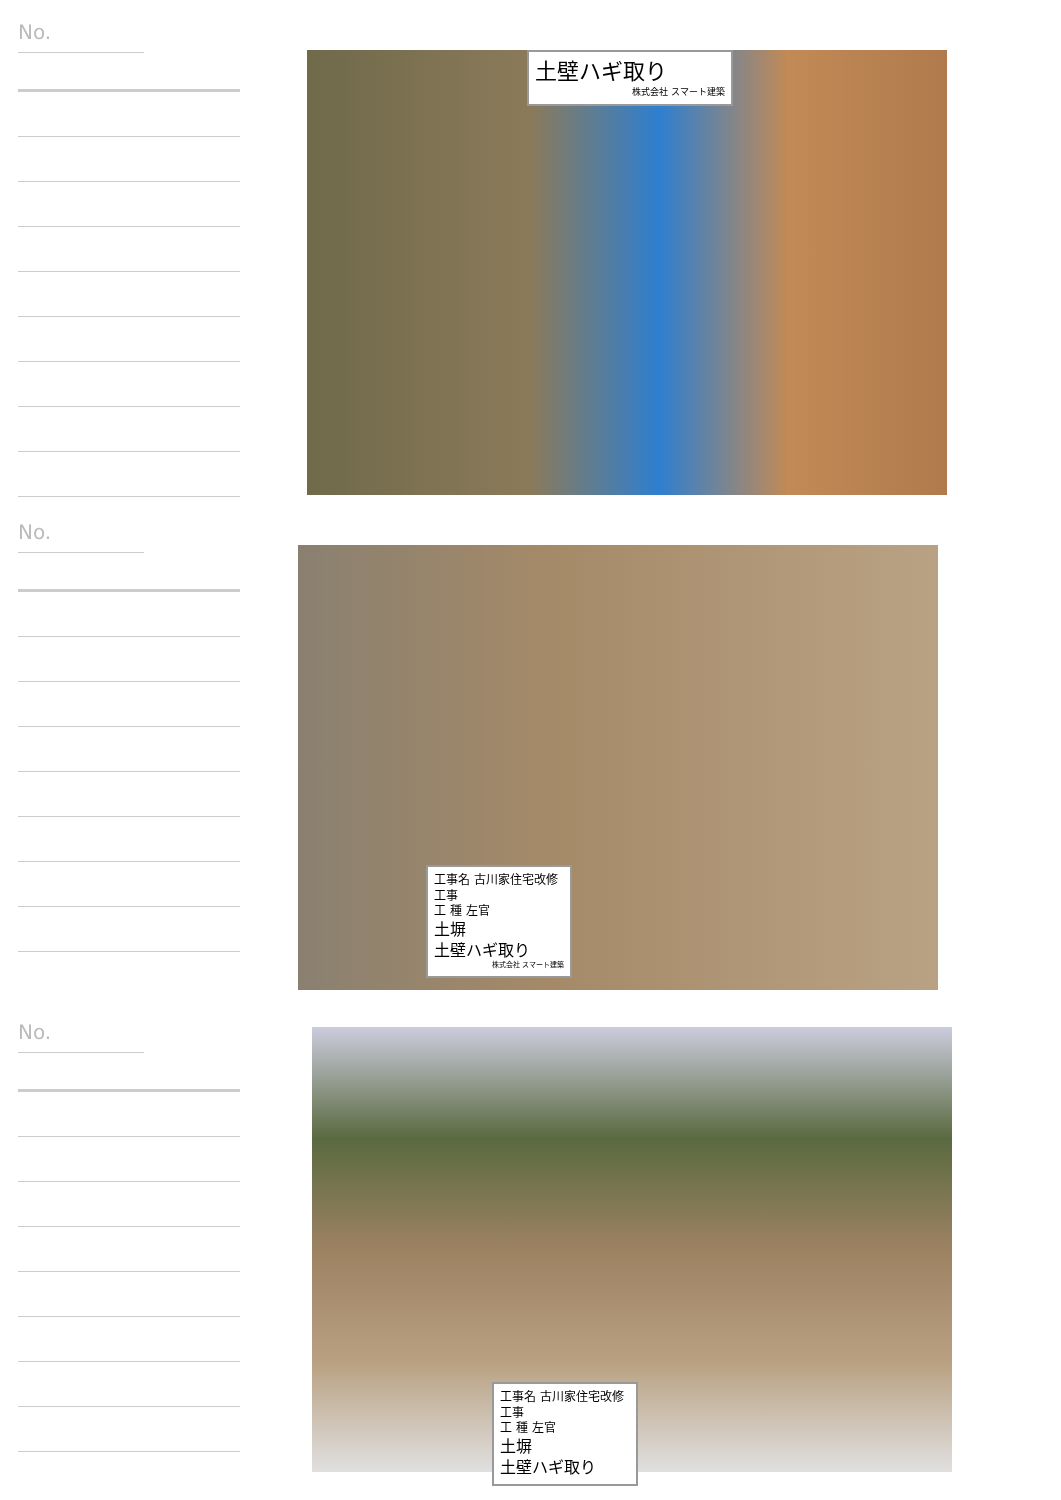No.
土壁ハギ取り
株式会社 スマート建築
No.
工事名 古川家住宅改修工事
工 種 左官
土塀
土壁ハギ取り
株式会社 スマート建築
No.
工事名 古川家住宅改修工事
工 種 左官
土塀
土壁ハギ取り